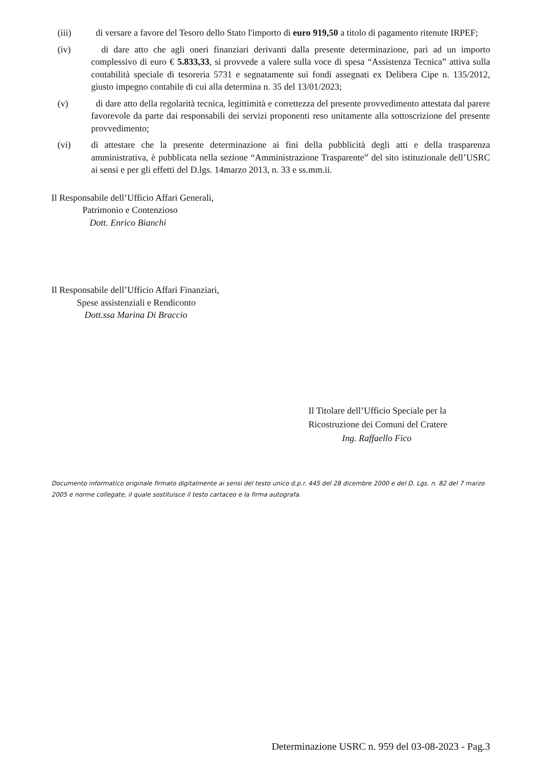(iii) di versare a favore del Tesoro dello Stato l'importo di euro 919,50 a titolo di pagamento ritenute IRPEF;
(iv) di dare atto che agli oneri finanziari derivanti dalla presente determinazione, pari ad un importo complessivo di euro € 5.833,33, si provvede a valere sulla voce di spesa “Assistenza Tecnica” attiva sulla contabilità speciale di tesoreria 5731 e segnatamente sui fondi assegnati ex Delibera Cipe n. 135/2012, giusto impegno contabile di cui alla determina n. 35 del 13/01/2023;
(v) di dare atto della regolarità tecnica, legittimità e correttezza del presente provvedimento attestata dal parere favorevole da parte dai responsabili dei servizi proponenti reso unitamente alla sottoscrizione del presente provvedimento;
(vi) di attestare che la presente determinazione ai fini della pubblicità degli atti e della trasparenza amministrativa, è pubblicata nella sezione “Amministrazione Trasparente” del sito istituzionale dell’USRC ai sensi e per gli effetti del D.lgs. 14marzo 2013, n. 33 e ss.mm.ii.
Il Responsabile dell’Ufficio Affari Generali,
Patrimonio e Contenzioso
Dott. Enrico Bianchi
Il Responsabile dell’Ufficio Affari Finanziari,
Spese assistenziali e Rendiconto
Dott.ssa Marina Di Braccio
Il Titolare dell’Ufficio Speciale per la
Ricostruzione dei Comuni del Cratere
Ing. Raffaello Fico
Documento informatico originale firmato digitalmente ai sensi del testo unico d.p.r. 445 del 28 dicembre 2000 e del D. Lgs. n. 82 del 7 marzo 2005 e norme collegate, il quale sostituisce il testo cartaceo e la firma autografa.
Determinazione USRC n. 959 del 03-08-2023 - Pag.3